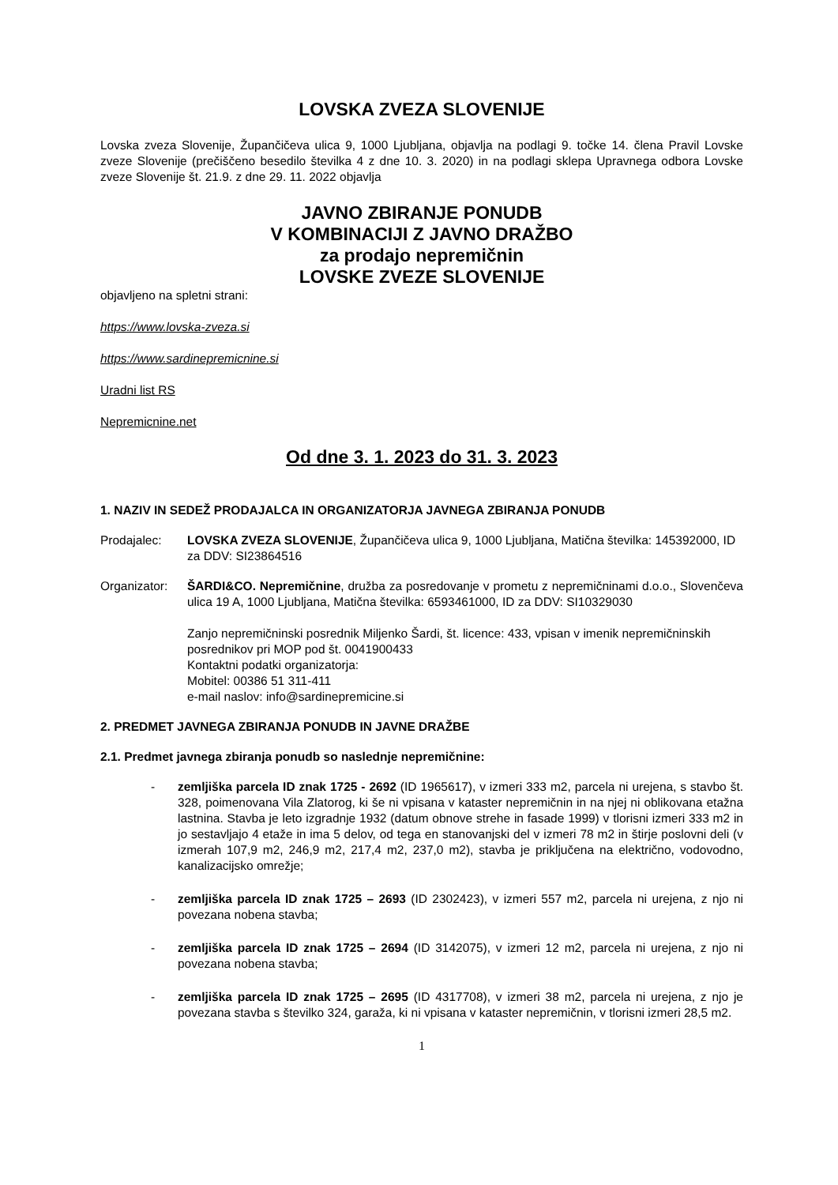LOVSKA ZVEZA SLOVENIJE
Lovska zveza Slovenije, Župančičeva ulica 9, 1000 Ljubljana, objavlja na podlagi 9. točke 14. člena Pravil Lovske zveze Slovenije (prečiščeno besedilo številka 4 z dne 10. 3. 2020) in na podlagi sklepa Upravnega odbora Lovske zveze Slovenije št. 21.9. z dne 29. 11. 2022 objavlja
JAVNO ZBIRANJE PONUDB
V KOMBINACIJI Z JAVNO DRAŽBO
za prodajo nepremičnin
LOVSKE ZVEZE SLOVENIJE
objavljeno na spletni strani:
https://www.lovska-zveza.si
https://www.sardinepremicnine.si
Uradni list RS
Nepremicnine.net
Od dne 3. 1. 2023 do 31. 3. 2023
1. NAZIV IN SEDEŽ PRODAJALCA IN ORGANIZATORJA JAVNEGA ZBIRANJA PONUDB
Prodajalec: LOVSKA ZVEZA SLOVENIJE, Župančičeva ulica 9, 1000 Ljubljana, Matična številka: 145392000, ID za DDV: SI23864516
Organizator:
ŠARDI&CO. Nepremičnine, družba za posredovanje v prometu z nepremičninami d.o.o., Slovenčeva ulica 19 A, 1000 Ljubljana, Matična številka: 6593461000, ID za DDV: SI10329030
Zanjo nepremičninski posrednik Miljenko Šardi, št. licence: 433, vpisan v imenik nepremičninskih posrednikov pri MOP pod št. 0041900433
Kontaktni podatki organizatorja:
Mobitel: 00386 51 311-411
e-mail naslov: info@sardinepremicine.si
2. PREDMET JAVNEGA ZBIRANJA PONUDB IN JAVNE DRAŽBE
2.1. Predmet javnega zbiranja ponudb so naslednje nepremičnine:
- zemljiška parcela ID znak 1725 - 2692 (ID 1965617), v izmeri 333 m2, parcela ni urejena, s stavbo št. 328, poimenovana Vila Zlatorog, ki še ni vpisana v kataster nepremičnin in na njej ni oblikovana etažna lastnina. Stavba je leto izgradnje 1932 (datum obnove strehe in fasade 1999) v tlorisni izmeri 333 m2 in jo sestavljajo 4 etaže in ima 5 delov, od tega en stanovanjski del v izmeri 78 m2 in štirje poslovni deli (v izmerah 107,9 m2, 246,9 m2, 217,4 m2, 237,0 m2), stavba je priključena na električno, vodovodno, kanalizacijsko omrežje;
- zemljiška parcela ID znak 1725 – 2693 (ID 2302423), v izmeri 557 m2, parcela ni urejena, z njo ni povezana nobena stavba;
- zemljiška parcela ID znak 1725 – 2694 (ID 3142075), v izmeri 12 m2, parcela ni urejena, z njo ni povezana nobena stavba;
- zemljiška parcela ID znak 1725 – 2695 (ID 4317708), v izmeri 38 m2, parcela ni urejena, z njo je povezana stavba s številko 324, garaža, ki ni vpisana v kataster nepremičnin, v tlorisni izmeri 28,5 m2.
1